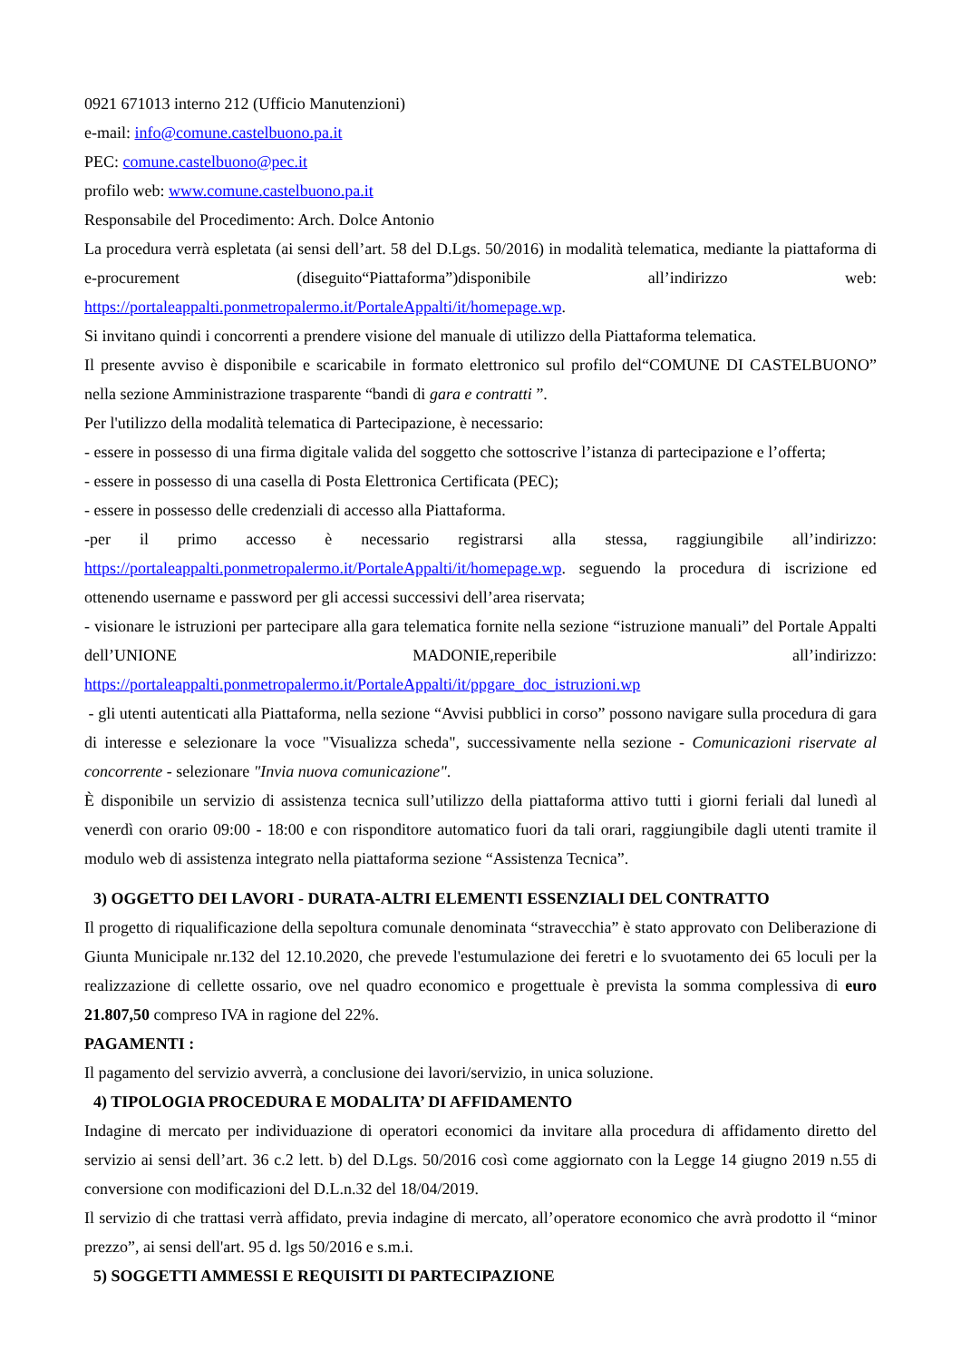0921 671013 interno 212 (Ufficio Manutenzioni)
e-mail: info@comune.castelbuono.pa.it
PEC: comune.castelbuono@pec.it
profilo web: www.comune.castelbuono.pa.it
Responsabile del Procedimento: Arch. Dolce Antonio
La procedura verrà espletata (ai sensi dell’art. 58 del D.Lgs. 50/2016) in modalità telematica, mediante la piattaforma di e-procurement (diseguito“Piattaforma”)disponibile all’indirizzo web: https://portaleappalti.ponmetropalermo.it/PortaleAppalti/it/homepage.wp.
Si invitano quindi i concorrenti a prendere visione del manuale di utilizzo della Piattaforma telematica.
Il presente avviso è disponibile e scaricabile in formato elettronico sul profilo del“COMUNE DI CASTELBUONO” nella sezione Amministrazione trasparente “bandi di gara e contratti ”.
Per l'utilizzo della modalità telematica di Partecipazione, è necessario:
- essere in possesso di una firma digitale valida del soggetto che sottoscrive l’istanza di partecipazione e l’offerta;
- essere in possesso di una casella di Posta Elettronica Certificata (PEC);
- essere in possesso delle credenziali di accesso alla Piattaforma.
-per il primo accesso è necessario registrarsi alla stessa, raggiungibile all’indirizzo: https://portaleappalti.ponmetropalermo.it/PortaleAppalti/it/homepage.wp. seguendo la procedura di iscrizione ed ottenendo username e password per gli accessi successivi dell’area riservata;
- visionare le istruzioni per partecipare alla gara telematica fornite nella sezione “istruzione manuali” del Portale Appalti dell’UNIONE MADONIE,reperibile all’indirizzo: https://portaleappalti.ponmetropalermo.it/PortaleAppalti/it/ppgare_doc_istruzioni.wp
- gli utenti autenticati alla Piattaforma, nella sezione “Avvisi pubblici in corso” possono navigare sulla procedura di gara di interesse e selezionare la voce "Visualizza scheda", successivamente nella sezione - Comunicazioni riservate al concorrente - selezionare "Invia nuova comunicazione".
È disponibile un servizio di assistenza tecnica sull’utilizzo della piattaforma attivo tutti i giorni feriali dal lunedì al venerdì con orario 09:00 - 18:00 e con risponditore automatico fuori da tali orari, raggiungibile dagli utenti tramite il modulo web di assistenza integrato nella piattaforma sezione “Assistenza Tecnica”.
3) OGGETTO DEI LAVORI - DURATA-ALTRI ELEMENTI ESSENZIALI DEL CONTRATTO
Il progetto di riqualificazione della sepoltura comunale denominata “stravecchia” è stato approvato con Deliberazione di Giunta Municipale nr.132 del 12.10.2020, che prevede l'estumulazione dei feretri e lo svuotamento dei 65 loculi per la realizzazione di cellette ossario, ove nel quadro economico e progettuale è prevista la somma complessiva di euro 21.807,50 compreso IVA in ragione del 22%.
PAGAMENTI :
Il pagamento del servizio avverrà, a conclusione dei lavori/servizio, in unica soluzione.
4) TIPOLOGIA PROCEDURA E MODALITA’ DI AFFIDAMENTO
Indagine di mercato per individuazione di operatori economici da invitare alla procedura di affidamento diretto del servizio ai sensi dell’art. 36 c.2 lett. b) del D.Lgs. 50/2016 così come aggiornato con la Legge 14 giugno 2019 n.55 di conversione con modificazioni del D.L.n.32 del 18/04/2019.
Il servizio di che trattasi verrà affidato, previa indagine di mercato, all’operatore economico che avrà prodotto il “minor prezzo”, ai sensi dell'art. 95 d. lgs 50/2016 e s.m.i.
5) SOGGETTI AMMESSI E REQUISITI DI PARTECIPAZIONE